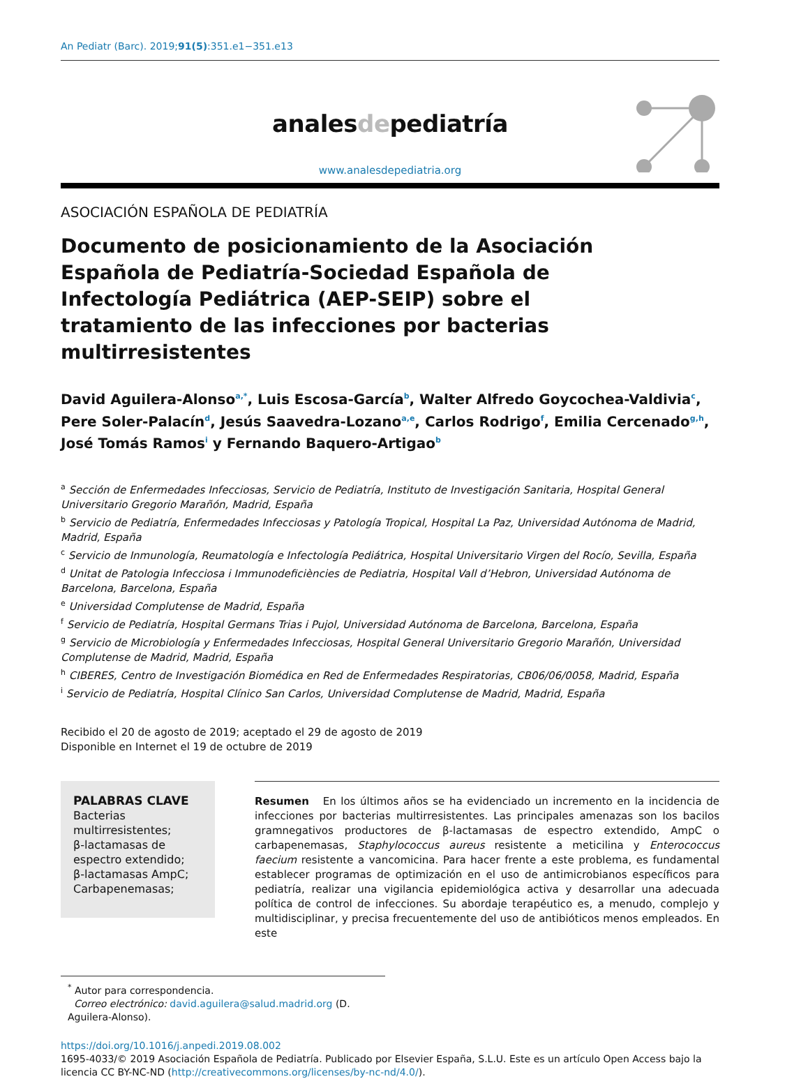An Pediatr (Barc). 2019;91(5):351.e1−351.e13
analesdepediatría
www.analesdepediatria.org
ASOCIACIÓN ESPAÑOLA DE PEDIATRÍA
Documento de posicionamiento de la Asociación Española de Pediatría-Sociedad Española de Infectología Pediátrica (AEP-SEIP) sobre el tratamiento de las infecciones por bacterias multirresistentes
David Aguilera-Alonso<sup>a,*</sup>, Luis Escosa-García<sup>b</sup>, Walter Alfredo Goycochea-Valdivia<sup>c</sup>, Pere Soler-Palacín<sup>d</sup>, Jesús Saavedra-Lozano<sup>a,e</sup>, Carlos Rodrigo<sup>f</sup>, Emilia Cercenado<sup>g,h</sup>, José Tomás Ramos<sup>i</sup> y Fernando Baquero-Artigao<sup>b</sup>
<sup>a</sup> Sección de Enfermedades Infecciosas, Servicio de Pediatría, Instituto de Investigación Sanitaria, Hospital General Universitario Gregorio Marañón, Madrid, España
<sup>b</sup> Servicio de Pediatría, Enfermedades Infecciosas y Patología Tropical, Hospital La Paz, Universidad Autónoma de Madrid, Madrid, España
<sup>c</sup> Servicio de Inmunología, Reumatología e Infectología Pediátrica, Hospital Universitario Virgen del Rocío, Sevilla, España
<sup>d</sup> Unitat de Patologia Infecciosa i Immunodeficiències de Pediatria, Hospital Vall d’Hebron, Universidad Autónoma de Barcelona, Barcelona, España
<sup>e</sup> Universidad Complutense de Madrid, España
<sup>f</sup> Servicio de Pediatría, Hospital Germans Trias i Pujol, Universidad Autónoma de Barcelona, Barcelona, España
<sup>g</sup> Servicio de Microbiología y Enfermedades Infecciosas, Hospital General Universitario Gregorio Marañón, Universidad Complutense de Madrid, Madrid, España
<sup>h</sup> CIBERES, Centro de Investigación Biomédica en Red de Enfermedades Respiratorias, CB06/06/0058, Madrid, España
<sup>i</sup> Servicio de Pediatría, Hospital Clínico San Carlos, Universidad Complutense de Madrid, Madrid, España
Recibido el 20 de agosto de 2019; aceptado el 29 de agosto de 2019
Disponible en Internet el 19 de octubre de 2019
PALABRAS CLAVE
Bacterias multirresistentes;
β-lactamasas de espectro extendido;
β-lactamasas AmpC;
Carbapenemasas;
Resumen En los últimos años se ha evidenciado un incremento en la incidencia de infecciones por bacterias multirresistentes. Las principales amenazas son los bacilos gramnegativos productores de β-lactamasas de espectro extendido, AmpC o carbapenemasas, Staphylococcus aureus resistente a meticilina y Enterococcus faecium resistente a vancomicina. Para hacer frente a este problema, es fundamental establecer programas de optimización en el uso de antimicrobianos específicos para pediatría, realizar una vigilancia epidemiológica activa y desarrollar una adecuada política de control de infecciones. Su abordaje terapéutico es, a menudo, complejo y multidisciplinar, y precisa frecuentemente del uso de antibióticos menos empleados. En este
<sup>*</sup> Autor para correspondencia.
Correo electrónico: david.aguilera@salud.madrid.org (D. Aguilera-Alonso).
https://doi.org/10.1016/j.anpedi.2019.08.002
1695-4033/© 2019 Asociación Española de Pediatría. Publicado por Elsevier España, S.L.U. Este es un artículo Open Access bajo la licencia CC BY-NC-ND (http://creativecommons.org/licenses/by-nc-nd/4.0/).